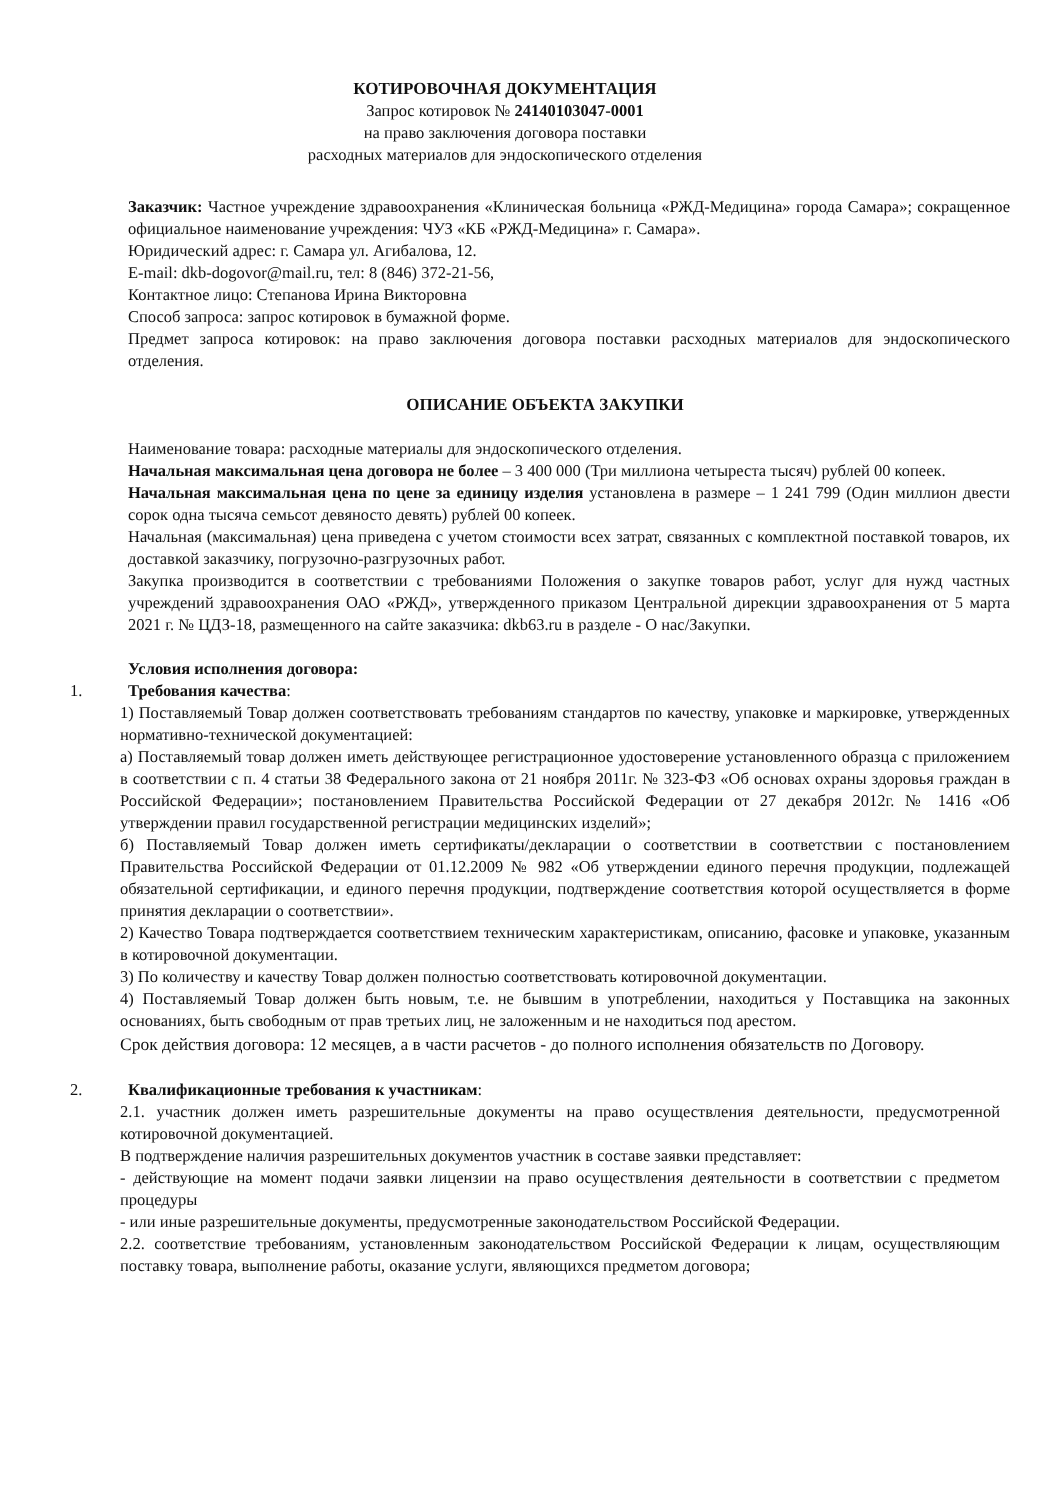КОТИРОВОЧНАЯ ДОКУМЕНТАЦИЯ
Запрос котировок № 24140103047-0001
на право заключения договора поставки
расходных материалов для эндоскопического отделения
Заказчик: Частное учреждение здравоохранения «Клиническая больница «РЖД-Медицина» города Самара»; сокращенное официальное наименование учреждения: ЧУЗ «КБ «РЖД-Медицина» г. Самара».
Юридический адрес: г. Самара ул. Агибалова, 12.
E-mail: dkb-dogovor@mail.ru, тел: 8 (846) 372-21-56,
Контактное лицо: Степанова Ирина Викторовна
Способ запроса: запрос котировок в бумажной форме.
Предмет запроса котировок: на право заключения договора поставки расходных материалов для эндоскопического отделения.
ОПИСАНИЕ ОБЪЕКТА ЗАКУПКИ
Наименование товара: расходные материалы для эндоскопического отделения.
Начальная максимальная цена договора не более – 3 400 000 (Три миллиона четыреста тысяч) рублей 00 копеек.
Начальная максимальная цена по цене за единицу изделия установлена в размере – 1 241 799 (Один миллион двести сорок одна тысяча семьсот девяносто девять) рублей 00 копеек.
Начальная (максимальная) цена приведена с учетом стоимости всех затрат, связанных с комплектной поставкой товаров, их доставкой заказчику, погрузочно-разгрузочных работ.
Закупка производится в соответствии с требованиями Положения о закупке товаров работ, услуг для нужд частных учреждений здравоохранения ОАО «РЖД», утвержденного приказом Центральной дирекции здравоохранения от 5 марта 2021 г. № ЦДЗ-18, размещенного на сайте заказчика: dkb63.ru в разделе - О нас/Закупки.
Условия исполнения договора:
1. Требования качества:
1) Поставляемый Товар должен соответствовать требованиям стандартов по качеству, упаковке и маркировке, утвержденных нормативно-технической документацией:
а) Поставляемый товар должен иметь действующее регистрационное удостоверение установленного образца с приложением в соответствии с п. 4 статьи 38 Федерального закона от 21 ноября 2011г. № 323-ФЗ «Об основах охраны здоровья граждан в Российской Федерации»; постановлением Правительства Российской Федерации от 27 декабря 2012г. № 1416 «Об утверждении правил государственной регистрации медицинских изделий»;
б) Поставляемый Товар должен иметь сертификаты/декларации о соответствии в соответствии с постановлением Правительства Российской Федерации от 01.12.2009 № 982 «Об утверждении единого перечня продукции, подлежащей обязательной сертификации, и единого перечня продукции, подтверждение соответствия которой осуществляется в форме принятия декларации о соответствии».
2) Качество Товара подтверждается соответствием техническим характеристикам, описанию, фасовке и упаковке, указанным в котировочной документации.
3) По количеству и качеству Товар должен полностью соответствовать котировочной документации.
4) Поставляемый Товар должен быть новым, т.е. не бывшим в употреблении, находиться у Поставщика на законных основаниях, быть свободным от прав третьих лиц, не заложенным и не находиться под арестом.
Срок действия договора: 12 месяцев, а в части расчетов - до полного исполнения обязательств по Договору.
2. Квалификационные требования к участникам:
2.1. участник должен иметь разрешительные документы на право осуществления деятельности, предусмотренной котировочной документацией.
В подтверждение наличия разрешительных документов участник в составе заявки представляет:
- действующие на момент подачи заявки лицензии на право осуществления деятельности в соответствии с предметом процедуры
- или иные разрешительные документы, предусмотренные законодательством Российской Федерации.
2.2. соответствие требованиям, установленным законодательством Российской Федерации к лицам, осуществляющим поставку товара, выполнение работы, оказание услуги, являющихся предметом договора;